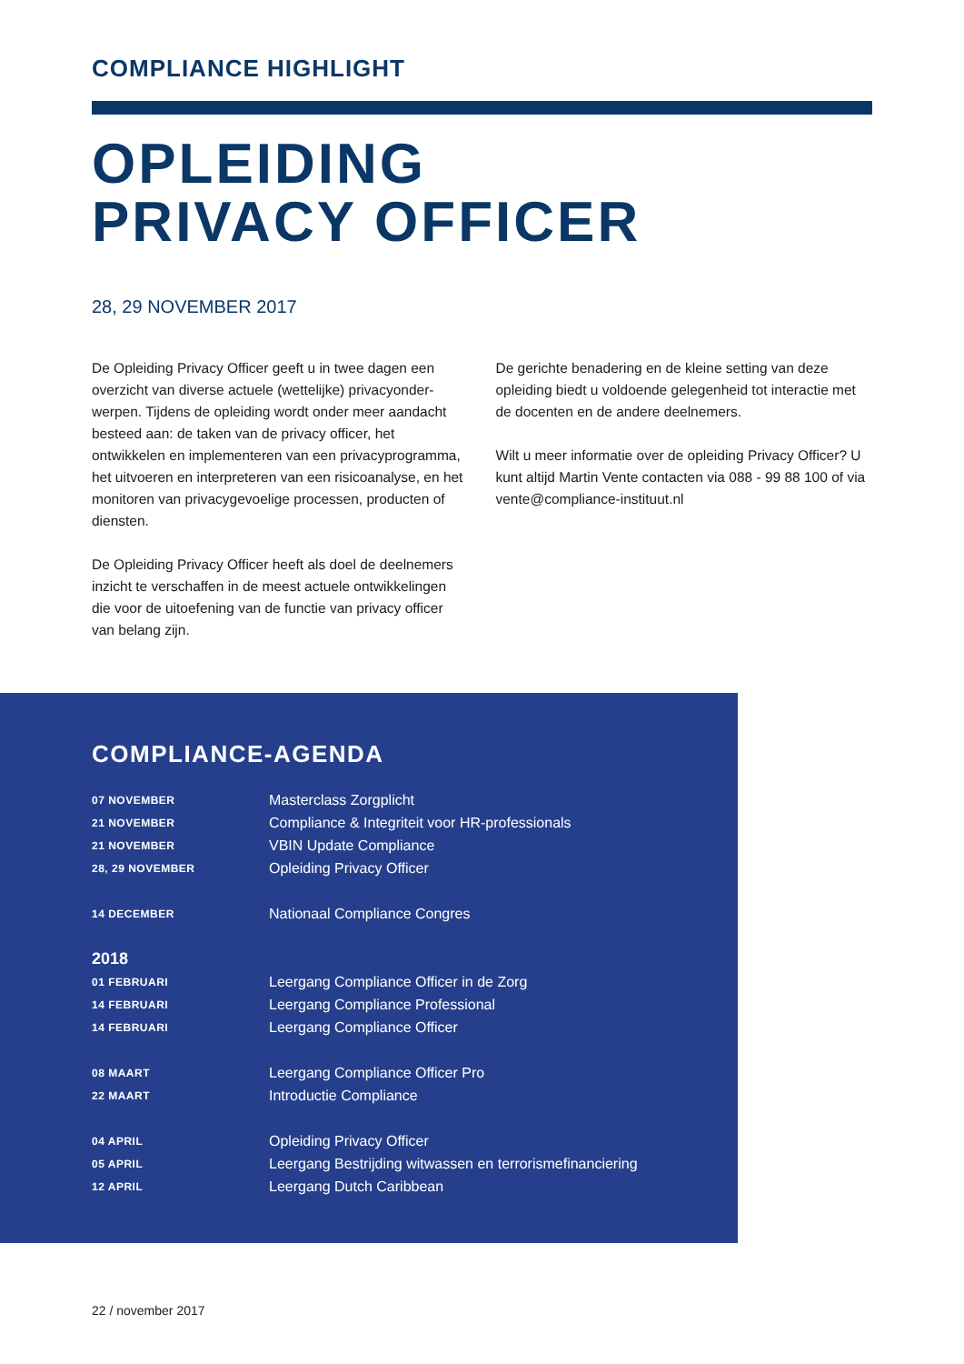COMPLIANCE HIGHLIGHT
OPLEIDING
PRIVACY OFFICER
28, 29 NOVEMBER 2017
De Opleiding Privacy Officer geeft u in twee dagen een overzicht van diverse actuele (wettelijke) privacyonder­werpen. Tijdens de opleiding wordt onder meer aandacht besteed aan: de taken van de privacy officer, het ontwikkelen en implementeren van een privacyprogramma, het uitvoeren en interpreteren van een risicoanalyse, en het monitoren van privacygevoelige processen, producten of diensten.
De Opleiding Privacy Officer heeft als doel de deelnemers inzicht te verschaffen in de meest actuele ontwikkelingen die voor de uitoefening van de functie van privacy officer van belang zijn.
De gerichte benadering en de kleine setting van deze opleiding biedt u voldoende gelegenheid tot interactie met de docenten en de andere deelnemers.
Wilt u meer informatie over de opleiding Privacy Officer? U kunt altijd Martin Vente contacten via 088 - 99 88 100 of via vente@compliance-instituut.nl
COMPLIANCE-AGENDA
| 07 NOVEMBER | Masterclass Zorgplicht |
| 21 NOVEMBER | Compliance & Integriteit voor HR-professionals |
| 21 NOVEMBER | VBIN Update Compliance |
| 28, 29 NOVEMBER | Opleiding Privacy Officer |
| 14 DECEMBER | Nationaal Compliance Congres |
| 2018 | |
| 01 FEBRUARI | Leergang Compliance Officer in de Zorg |
| 14 FEBRUARI | Leergang Compliance Professional |
| 14 FEBRUARI | Leergang Compliance Officer |
| 08 MAART | Leergang Compliance Officer Pro |
| 22 MAART | Introductie Compliance |
| 04 APRIL | Opleiding Privacy Officer |
| 05 APRIL | Leergang Bestrijding witwassen en terrorismefinanciering |
| 12 APRIL | Leergang Dutch Caribbean |
22 / november 2017